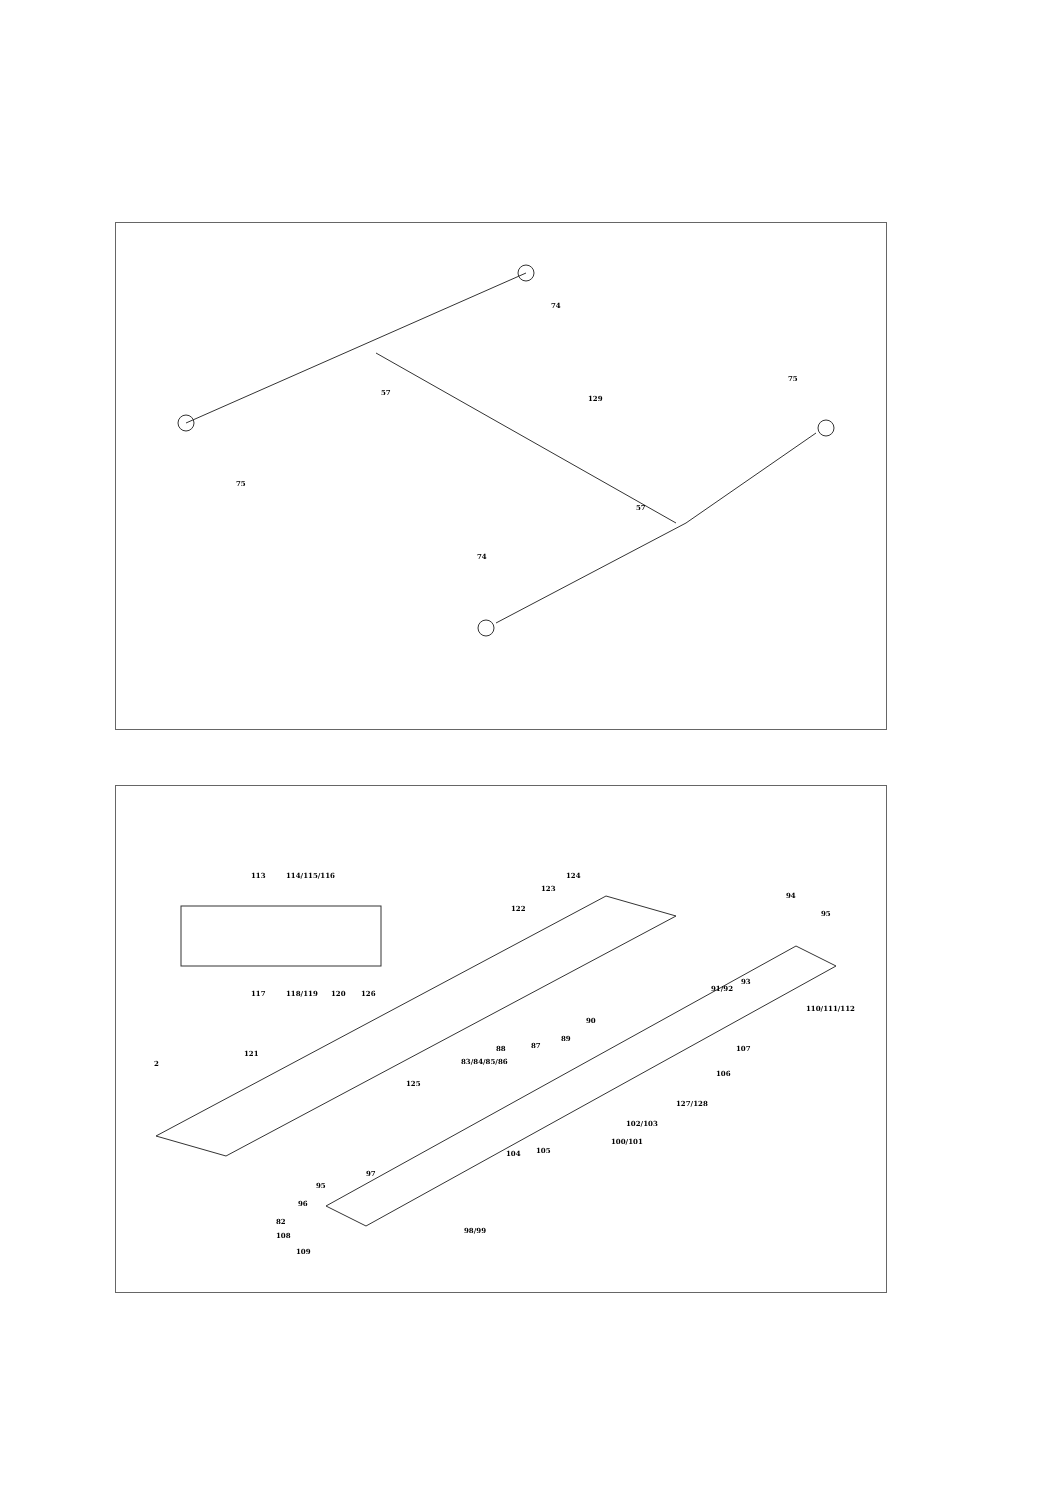74
57
129
75
75
57
74
113
114/115/116
117
118/119
120
126
124
123
122
94
95
91/92
93
110/111/112
90
121
2
88
87
89
83/84/85/86
125
107
106
127/128
102/103
100/101
105
104
97
95
96
82
108
98/99
109